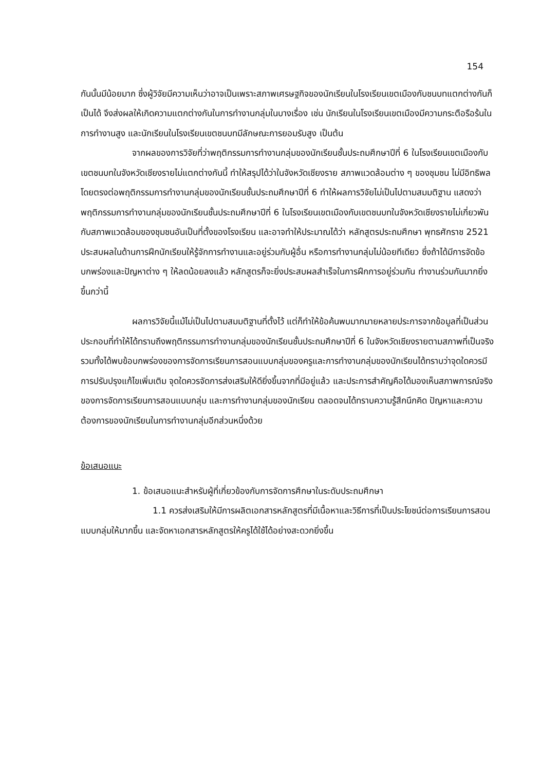154
กันนั้นมีน้อยมาก ซึ่งผู้วิจัยมีความเห็นว่าอาจเป็นเพราะสภาพเศรษฐกิจของนักเรียนในโรงเรียนเขตเมืองกับชนบทแตกต่างกันก็เป็นได้ จึงส่งผลให้เกิดความแตกต่างกันในการทำงานกลุ่มในบางเรื่อง เช่น นักเรียนในโรงเรียนเขตเมืองมีความกระตือรือร้นในการทำงานสูง และนักเรียนในโรงเรียนเขตชนบทมีลักษณะการยอมรับสูง เป็นต้น
จากผลของการวิจัยที่ว่าพฤติกรรมการทำงานกลุ่มของนักเรียนชั้นประถมศึกษาปีที่ 6 ในโรงเรียนเขตเมืองกับเขตชนบทในจังหวัดเชียงรายไม่แตกต่างกันนี้ ทำให้สรุปได้ว่าในจังหวัดเชียงราย สภาพแวดล้อมต่าง ๆ ของชุมชน ไม่มีอิทธิพลโดยตรงต่อพฤติกรรมการทำงานกลุ่มของนักเรียนชั้นประถมศึกษาปีที่ 6 ทำให้ผลการวิจัยไม่เป็นไปตามสมมติฐาน แสดงว่าพฤติกรรมการทำงานกลุ่มของนักเรียนชั้นประถมศึกษาปีที่ 6 ในโรงเรียนเขตเมืองกับเขตชนบทในจังหวัดเชียงรายไม่เกี่ยวพันกับสภาพแวดล้อมของชุมชนอันเป็นที่ตั้งของโรงเรียน และอาจทำให้ประมาณได้ว่า หลักสูตรประถมศึกษา พุทธศักราช 2521 ประสบผลในด้านการฝึกนักเรียนให้รู้จักการทำงานและอยู่ร่วมกับผู้อื่น หรือการทำงานกลุ่มไม่น้อยทีเดียว ซึ่งถ้าได้มีการจัดข้อบกพร่องและปัญหาต่าง ๆ ให้ลดน้อยลงแล้ว หลักสูตรก็จะยิ่งประสบผลสำเร็จในการฝึกการอยู่ร่วมกัน ทำงานร่วมกันมากยิ่งขึ้นกว่านี้
ผลการวิจัยนี้แม้ไม่เป็นไปตามสมมติฐานที่ตั้งไว้ แต่ก็ทำให้ข้อค้นพบมากมายหลายประการจากข้อมูลที่เป็นส่วนประกอบที่ทำให้ได้ทราบถึงพฤติกรรมการทำงานกลุ่มของนักเรียนชั้นประถมศึกษาปีที่ 6 ในจังหวัดเชียงรายตามสภาพที่เป็นจริง รวมทั้งได้พบข้อบกพร่องของการจัดการเรียนการสอนแบบกลุ่มของครูและการทำงานกลุ่มของนักเรียนได้ทราบว่าจุดใดควรมีการปรับปรุงแก้ไขเพิ่มเติม จุดใดควรจัดการส่งเสริมให้ดียิ่งขึ้นจากที่มีอยู่แล้ว และประการสำคัญคือได้มองเห็นสภาพการณ์จริงของการจัดการเรียนการสอนแบบกลุ่ม และการทำงานกลุ่มของนักเรียน ตลอดจนได้ทราบความรู้สึกนึกคิด ปัญหาและความต้องการของนักเรียนในการทำงานกลุ่มอีกส่วนหนึ่งด้วย
ข้อเสนอแนะ
1. ข้อเสนอแนะสำหรับผู้ที่เกี่ยวข้องกับการจัดการศึกษาในระดับประถมศึกษา
1.1 ควรส่งเสริมให้มีการผลิตเอกสารหลักสูตรที่มีเนื้อหาและวิธีการที่เป็นประโยชน์ต่อการเรียนการสอนแบบกลุ่มให้มากขึ้น และจัดหาเอกสารหลักสูตรให้ครูได้ใช้ได้อย่างสะดวกยิ่งขึ้น